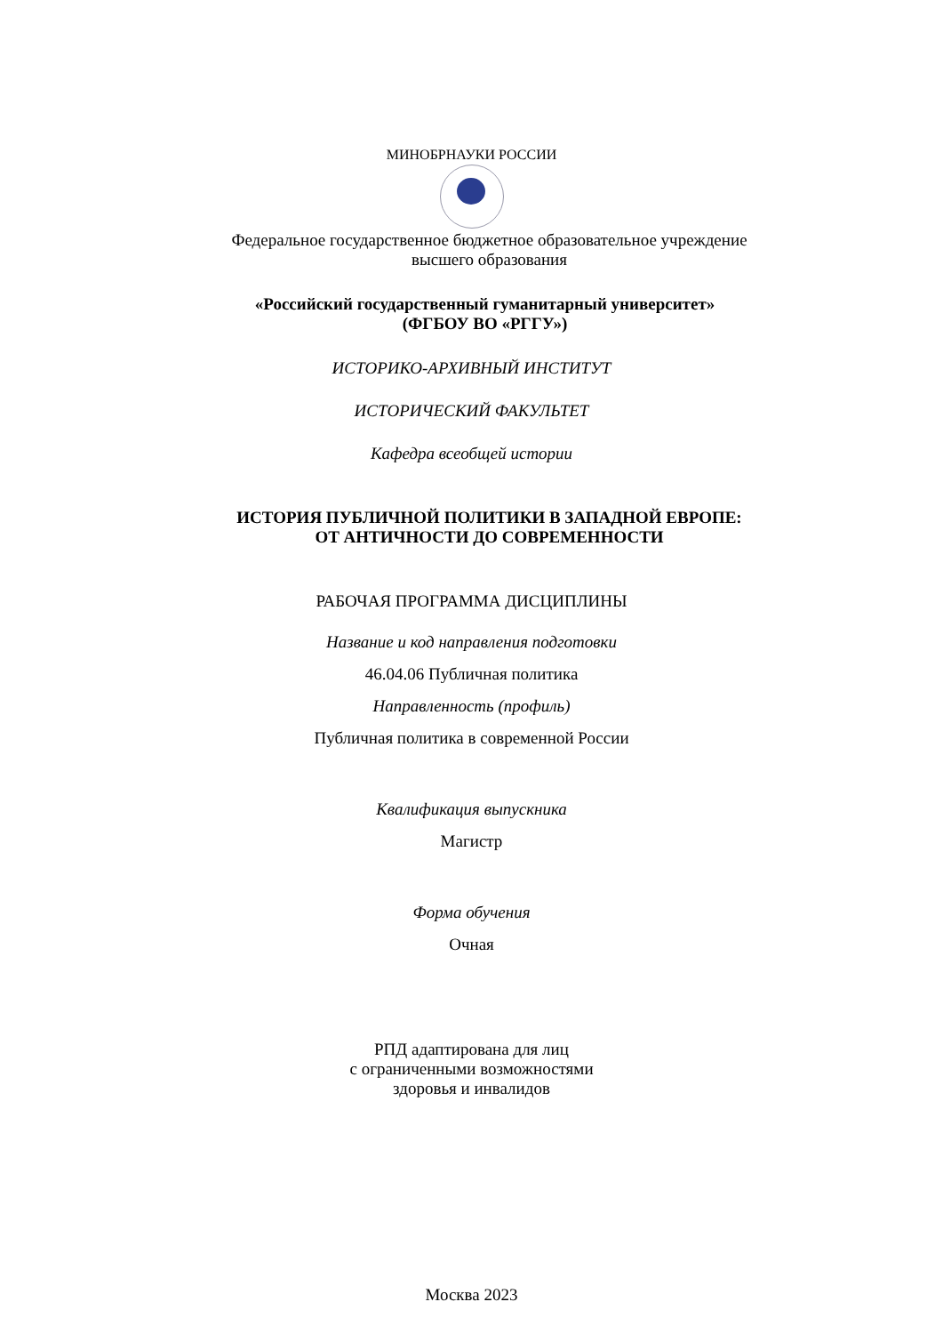МИНОБРНАУКИ РОССИИ
Федеральное государственное бюджетное образовательное учреждение
высшего образования
«Российский государственный гуманитарный университет»
(ФГБОУ ВО «РГГУ»)
ИСТОРИКО-АРХИВНЫЙ ИНСТИТУТ
ИСТОРИЧЕСКИЙ ФАКУЛЬТЕТ
Кафедра всеобщей истории
ИСТОРИЯ ПУБЛИЧНОЙ ПОЛИТИКИ В ЗАПАДНОЙ ЕВРОПЕ:
ОТ АНТИЧНОСТИ ДО СОВРЕМЕННОСТИ
РАБОЧАЯ ПРОГРАММА ДИСЦИПЛИНЫ
Название и код направления подготовки
46.04.06 Публичная политика
Направленность (профиль)
Публичная политика в современной России
Квалификация выпускника
Магистр
Форма обучения
Очная
РПД адаптирована для лиц
с ограниченными возможностями
здоровья и инвалидов
Москва 2023